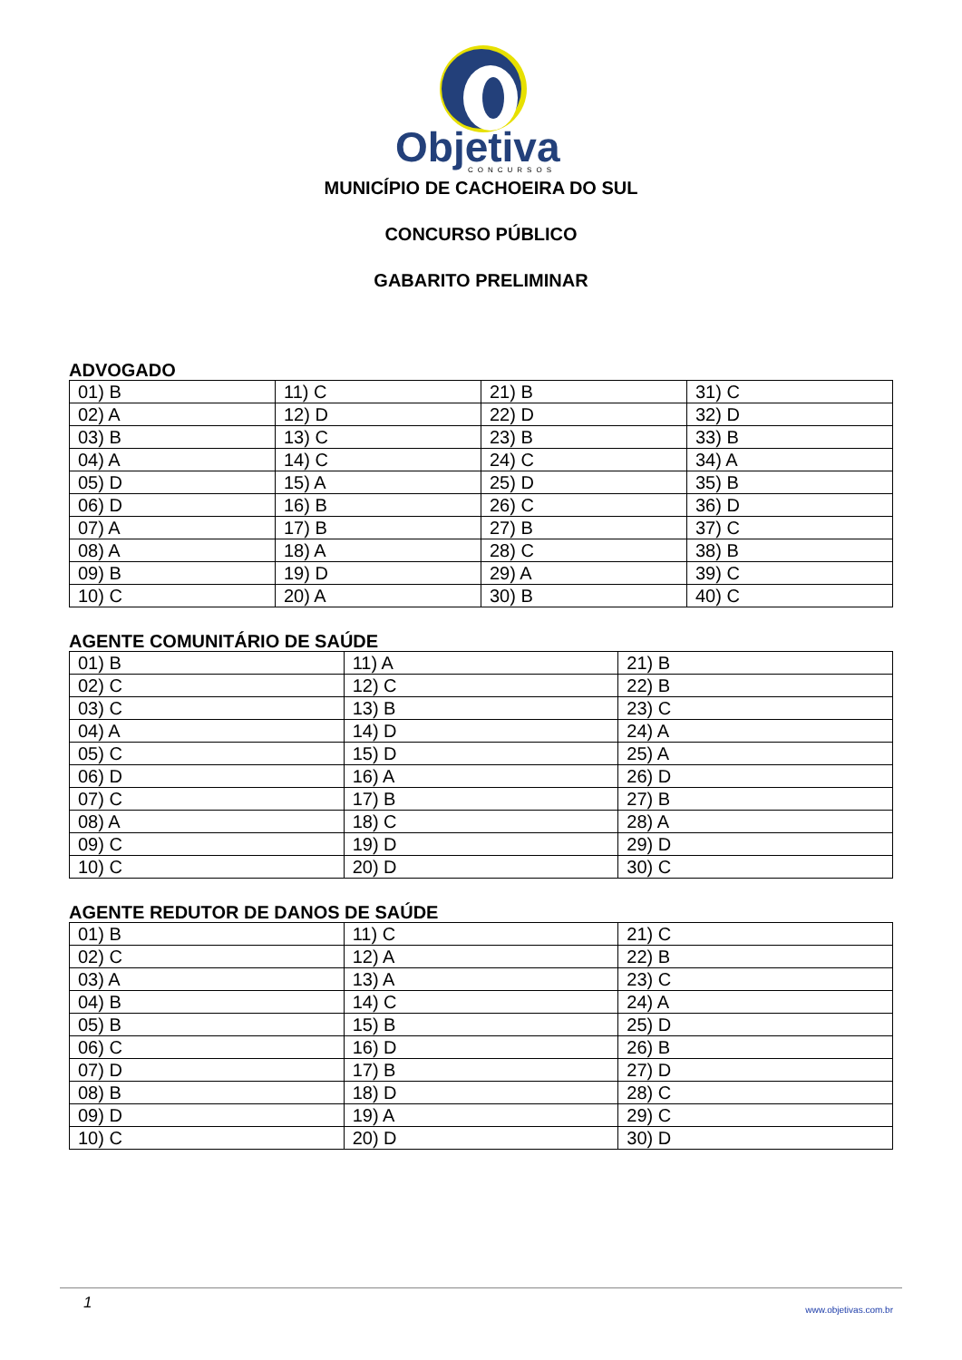Objetiva
CONCURSOS
MUNICÍPIO DE CACHOEIRA DO SUL
CONCURSO PÚBLICO
GABARITO PRELIMINAR
ADVOGADO
| 01) B | 11) C | 21) B | 31) C |
| 02) A | 12) D | 22) D | 32) D |
| 03) B | 13) C | 23) B | 33) B |
| 04) A | 14) C | 24) C | 34) A |
| 05) D | 15) A | 25) D | 35) B |
| 06) D | 16) B | 26) C | 36) D |
| 07) A | 17) B | 27) B | 37) C |
| 08) A | 18) A | 28) C | 38) B |
| 09) B | 19) D | 29) A | 39) C |
| 10) C | 20) A | 30) B | 40) C |
AGENTE COMUNITÁRIO DE SAÚDE
| 01) B | 11) A | 21) B |
| 02) C | 12) C | 22) B |
| 03) C | 13) B | 23) C |
| 04) A | 14) D | 24) A |
| 05) C | 15) D | 25) A |
| 06) D | 16) A | 26) D |
| 07) C | 17) B | 27) B |
| 08) A | 18) C | 28) A |
| 09) C | 19) D | 29) D |
| 10) C | 20) D | 30) C |
AGENTE REDUTOR DE DANOS DE SAÚDE
| 01) B | 11) C | 21) C |
| 02) C | 12) A | 22) B |
| 03) A | 13) A | 23) C |
| 04) B | 14) C | 24) A |
| 05) B | 15) B | 25) D |
| 06) C | 16) D | 26) B |
| 07) D | 17) B | 27) D |
| 08) B | 18) D | 28) C |
| 09) D | 19) A | 29) C |
| 10) C | 20) D | 30) D |
1 www.objetivas.com.br